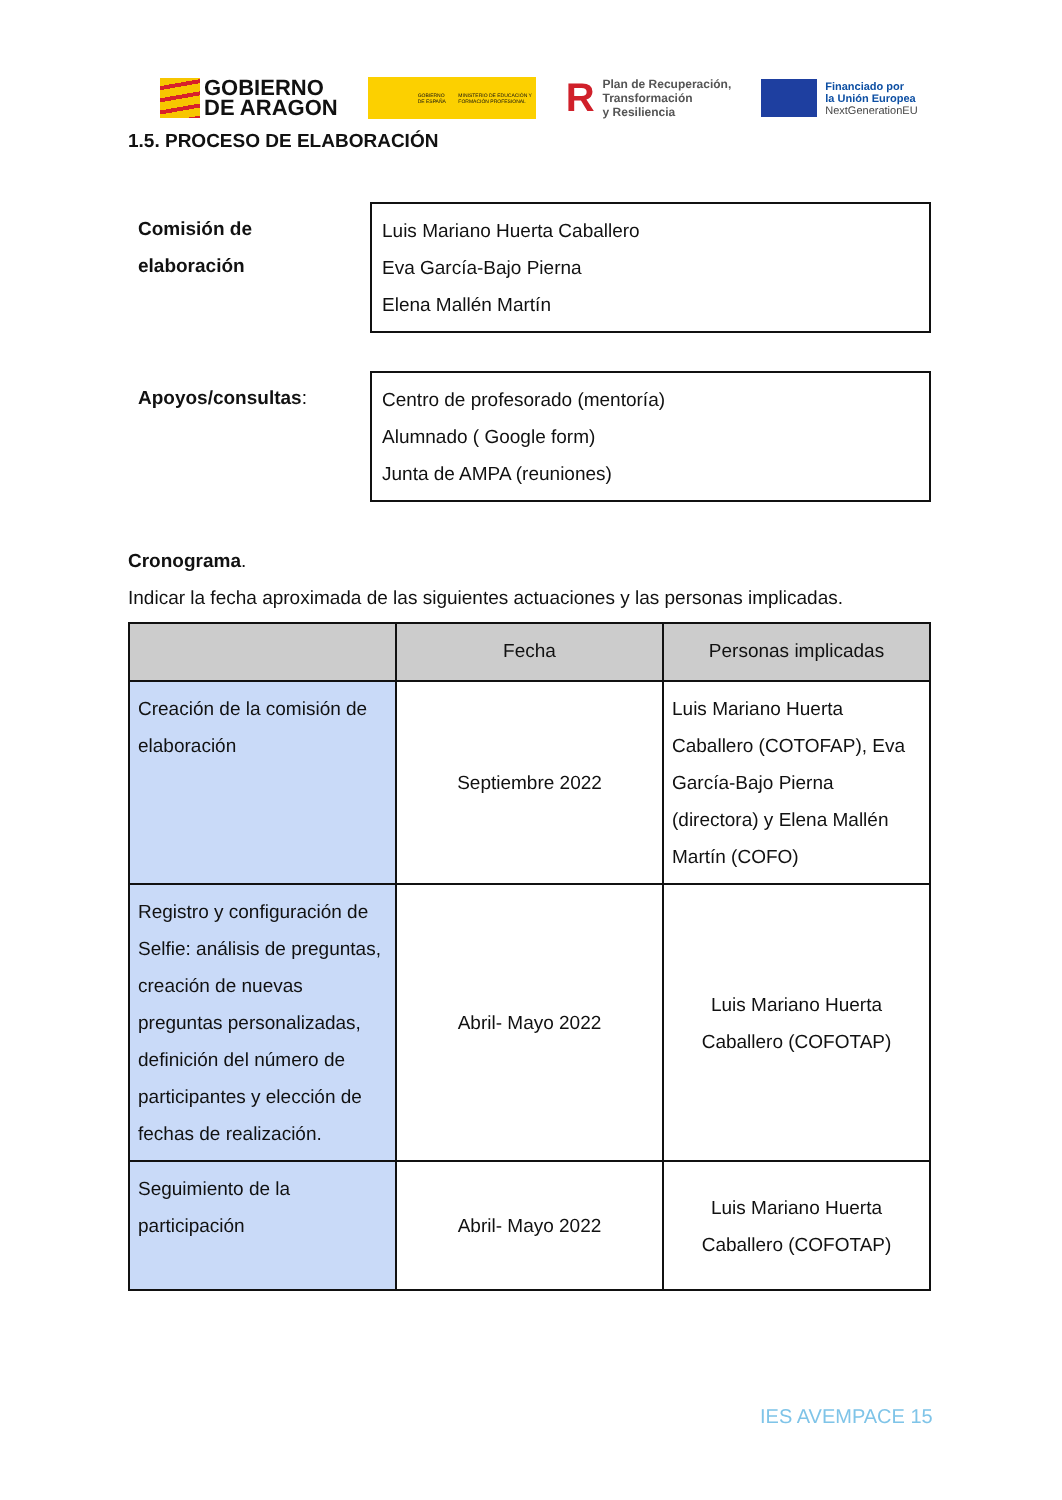GOBIERNO
DE ARAGON
GOBIERNO DE ESPAÑA MINISTERIO DE EDUCACIÓN Y FORMACIÓN PROFESIONAL
R Plan de Recuperación,
Transformación
y Resiliencia
Financiado por
la Unión Europea
NextGenerationEU
1.5. PROCESO DE ELABORACIÓN
Comisión de elaboración
Luis Mariano Huerta Caballero
Eva García-Bajo Pierna
Elena Mallén Martín
Apoyos/consultas: Centro de profesorado (mentoría)
Alumnado ( Google form)
Junta de AMPA (reuniones)
Cronograma.
Indicar la fecha aproximada de las siguientes actuaciones y las personas implicadas.
| | Fecha | Personas implicadas |
| --- | --- | --- |
| Creación de la comisión de elaboración | Septiembre 2022 | Luis Mariano Huerta Caballero (COTOFAP), Eva García-Bajo Pierna (directora) y Elena Mallén Martín (COFO) |
| Registro y configuración de Selfie: análisis de preguntas, creación de nuevas preguntas personalizadas, definición del número de participantes y elección de fechas de realización. | Abril- Mayo 2022 | Luis Mariano Huerta Caballero (COFOTAP) |
| Seguimiento de la participación | Abril- Mayo 2022 | Luis Mariano Huerta Caballero (COFOTAP) |
IES AVEMPACE 15